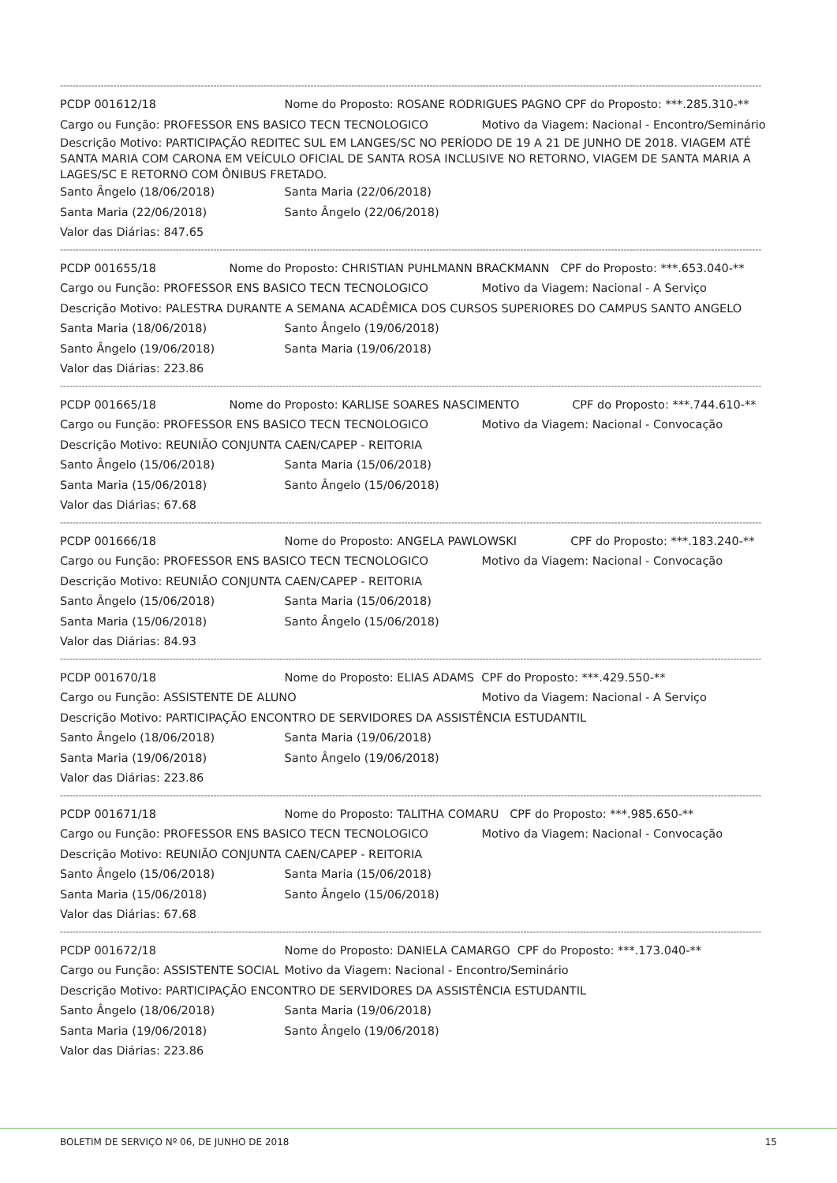--------------------------------------------------------------------------------------------------------------------------------------------------------------------------------------------------------------------------------
PCDP 001612/18 Nome do Proposto: ROSANE RODRIGUES PAGNO CPF do Proposto: ***.285.310-**
Cargo ou Função: PROFESSOR ENS BASICO TECN TECNOLOGICO Motivo da Viagem: Nacional - Encontro/Seminário
Descrição Motivo: PARTICIPAÇÃO REDITEC SUL EM LANGES/SC NO PERÍODO DE 19 A 21 DE JUNHO DE 2018. VIAGEM ATÉ SANTA MARIA COM CARONA EM VEÍCULO OFICIAL DE SANTA ROSA INCLUSIVE NO RETORNO, VIAGEM DE SANTA MARIA A LAGES/SC E RETORNO COM ÔNIBUS FRETADO.
Santo Ângelo (18/06/2018) Santa Maria (22/06/2018)
Santa Maria (22/06/2018) Santo Ângelo (22/06/2018)
Valor das Diárias: 847.65
--------------------------------------------------------------------------------------------------------------------------------------------------------------------------------------------------------------------------------
PCDP 001655/18 Nome do Proposto: CHRISTIAN PUHLMANN BRACKMANN CPF do Proposto: ***.653.040-**
Cargo ou Função: PROFESSOR ENS BASICO TECN TECNOLOGICO Motivo da Viagem: Nacional - A Serviço
Descrição Motivo: PALESTRA DURANTE A SEMANA ACADÊMICA DOS CURSOS SUPERIORES DO CAMPUS SANTO ANGELO
Santa Maria (18/06/2018) Santo Ângelo (19/06/2018)
Santo Ângelo (19/06/2018) Santa Maria (19/06/2018)
Valor das Diárias: 223.86
--------------------------------------------------------------------------------------------------------------------------------------------------------------------------------------------------------------------------------
PCDP 001665/18 Nome do Proposto: KARLISE SOARES NASCIMENTO CPF do Proposto: ***.744.610-**
Cargo ou Função: PROFESSOR ENS BASICO TECN TECNOLOGICO Motivo da Viagem: Nacional - Convocação
Descrição Motivo: REUNIÃO CONJUNTA CAEN/CAPEP - REITORIA
Santo Ângelo (15/06/2018) Santa Maria (15/06/2018)
Santa Maria (15/06/2018) Santo Ângelo (15/06/2018)
Valor das Diárias: 67.68
--------------------------------------------------------------------------------------------------------------------------------------------------------------------------------------------------------------------------------
PCDP 001666/18 Nome do Proposto: ANGELA PAWLOWSKI CPF do Proposto: ***.183.240-**
Cargo ou Função: PROFESSOR ENS BASICO TECN TECNOLOGICO Motivo da Viagem: Nacional - Convocação
Descrição Motivo: REUNIÃO CONJUNTA CAEN/CAPEP - REITORIA
Santo Ângelo (15/06/2018) Santa Maria (15/06/2018)
Santa Maria (15/06/2018) Santo Ângelo (15/06/2018)
Valor das Diárias: 84.93
--------------------------------------------------------------------------------------------------------------------------------------------------------------------------------------------------------------------------------
PCDP 001670/18 Nome do Proposto: ELIAS ADAMS CPF do Proposto: ***.429.550-**
Cargo ou Função: ASSISTENTE DE ALUNO Motivo da Viagem: Nacional - A Serviço
Descrição Motivo: PARTICIPAÇÃO ENCONTRO DE SERVIDORES DA ASSISTÊNCIA ESTUDANTIL
Santo Ângelo (18/06/2018) Santa Maria (19/06/2018)
Santa Maria (19/06/2018) Santo Ângelo (19/06/2018)
Valor das Diárias: 223.86
--------------------------------------------------------------------------------------------------------------------------------------------------------------------------------------------------------------------------------
PCDP 001671/18 Nome do Proposto: TALITHA COMARU CPF do Proposto: ***.985.650-**
Cargo ou Função: PROFESSOR ENS BASICO TECN TECNOLOGICO Motivo da Viagem: Nacional - Convocação
Descrição Motivo: REUNIÃO CONJUNTA CAEN/CAPEP - REITORIA
Santo Ângelo (15/06/2018) Santa Maria (15/06/2018)
Santa Maria (15/06/2018) Santo Ângelo (15/06/2018)
Valor das Diárias: 67.68
--------------------------------------------------------------------------------------------------------------------------------------------------------------------------------------------------------------------------------
PCDP 001672/18 Nome do Proposto: DANIELA CAMARGO CPF do Proposto: ***.173.040-**
Cargo ou Função: ASSISTENTE SOCIAL Motivo da Viagem: Nacional - Encontro/Seminário
Descrição Motivo: PARTICIPAÇÃO ENCONTRO DE SERVIDORES DA ASSISTÊNCIA ESTUDANTIL
Santo Ângelo (18/06/2018) Santa Maria (19/06/2018)
Santa Maria (19/06/2018) Santo Ângelo (19/06/2018)
Valor das Diárias: 223.86
BOLETIM DE SERVIÇO Nº 06, DE JUNHO DE 2018 15